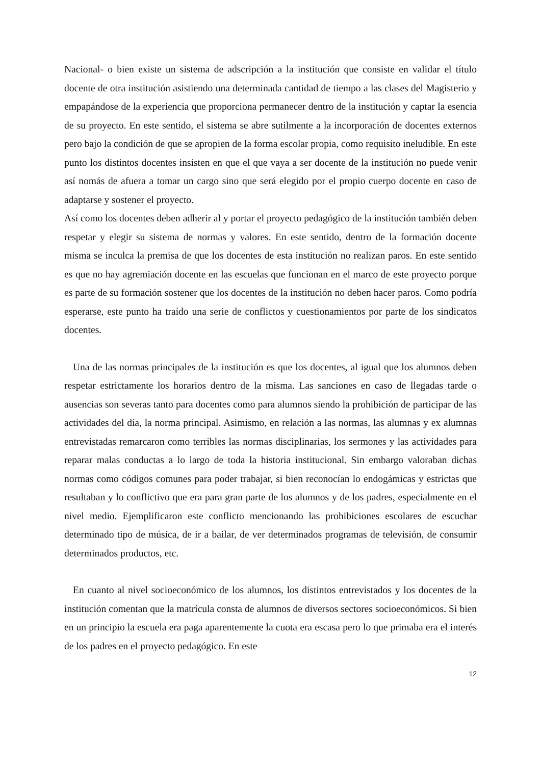Nacional- o bien existe un sistema de adscripción a la institución que consiste en validar el título docente de otra institución asistiendo una determinada cantidad de tiempo a las clases del Magisterio y empapándose de la experiencia que proporciona permanecer dentro de la institución y captar la esencia de su proyecto. En este sentido, el sistema se abre sutilmente a la incorporación de docentes externos pero bajo la condición de que se apropien de la forma escolar propia, como requisito ineludible. En este punto los distintos docentes insisten en que el que vaya a ser docente de la institución no puede venir así nomás de afuera a tomar un cargo sino que será elegido por el propio cuerpo docente en caso de adaptarse y sostener el proyecto.
Así como los docentes deben adherir al y portar el proyecto pedagógico de la institución también deben respetar y elegir su sistema de normas y valores. En este sentido, dentro de la formación docente misma se inculca la premisa de que los docentes de esta institución no realizan paros. En este sentido es que no hay agremiación docente en las escuelas que funcionan en el marco de este proyecto porque es parte de su formación sostener que los docentes de la institución no deben hacer paros. Como podría esperarse, este punto ha traído una serie de conflictos y cuestionamientos por parte de los sindicatos docentes.
Una de las normas principales de la institución es que los docentes, al igual que los alumnos deben respetar estrictamente los horarios dentro de la misma. Las sanciones en caso de llegadas tarde o ausencias son severas tanto para docentes como para alumnos siendo la prohibición de participar de las actividades del día, la norma principal. Asimismo, en relación a las normas, las alumnas y ex alumnas entrevistadas remarcaron como terribles las normas disciplinarias, los sermones y las actividades para reparar malas conductas a lo largo de toda la historia institucional. Sin embargo valoraban dichas normas como códigos comunes para poder trabajar, si bien reconocían lo endogámicas y estrictas que resultaban y lo conflictivo que era para gran parte de los alumnos y de los padres, especialmente en el nivel medio. Ejemplificaron este conflicto mencionando las prohibiciones escolares de escuchar determinado tipo de música, de ir a bailar, de ver determinados programas de televisión, de consumir determinados productos, etc.
En cuanto al nivel socioeconómico de los alumnos, los distintos entrevistados y los docentes de la institución comentan que la matrícula consta de alumnos de diversos sectores socioeconómicos. Si bien en un principio la escuela era paga aparentemente la cuota era escasa pero lo que primaba era el interés de los padres en el proyecto pedagógico. En este
12